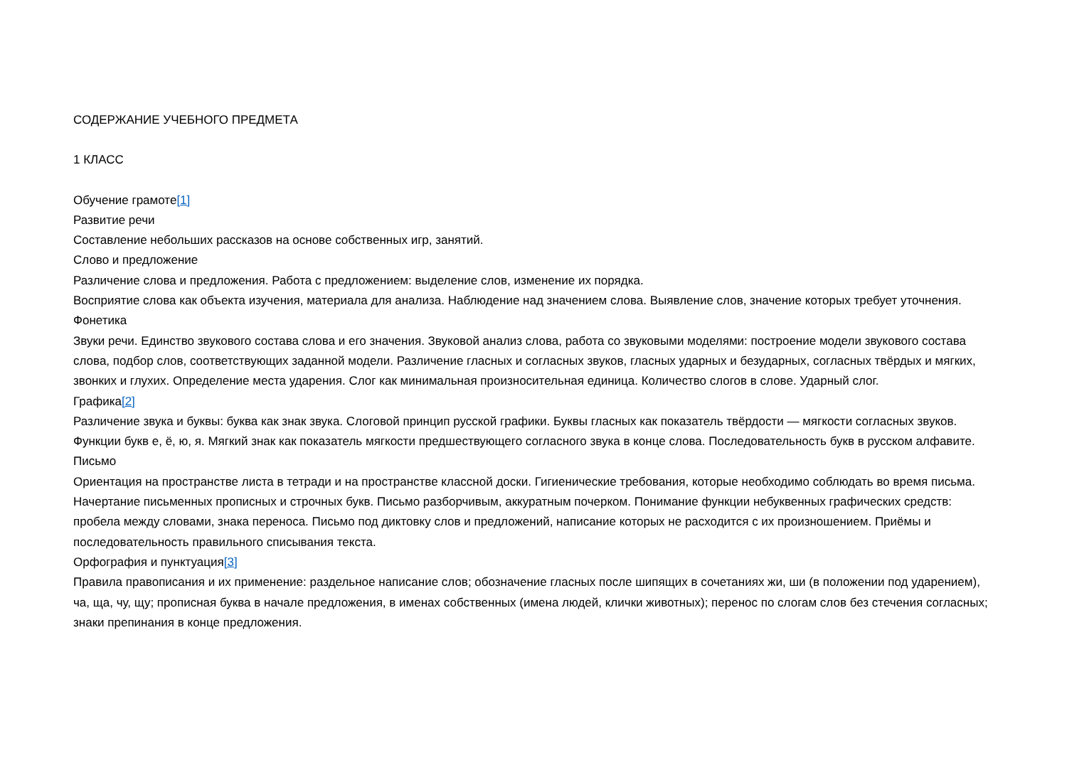СОДЕРЖАНИЕ УЧЕБНОГО ПРЕДМЕТА
1 КЛАСС
Обучение грамоте[1]
Развитие речи
Составление небольших рассказов на основе собственных игр, занятий.
Слово и предложение
Различение слова и предложения. Работа с предложением: выделение слов, изменение их порядка.
Восприятие слова как объекта изучения, материала для анализа. Наблюдение над значением слова. Выявление слов, значение которых требует уточнения.
Фонетика
Звуки речи. Единство звукового состава слова и его значения. Звуковой анализ слова, работа со звуковыми моделями: построение модели звукового состава слова, подбор слов, соответствующих заданной модели. Различение гласных и согласных звуков, гласных ударных и безударных, согласных твёрдых и мягких, звонких и глухих. Определение места ударения. Слог как минимальная произносительная единица. Количество слогов в слове. Ударный слог.
Графика[2]
Различение звука и буквы: буква как знак звука. Слоговой принцип русской графики. Буквы гласных как показатель твёрдости — мягкости согласных звуков. Функции букв е, ё, ю, я. Мягкий знак как показатель мягкости предшествующего согласного звука в конце слова. Последовательность букв в русском алфавите.
Письмо
Ориентация на пространстве листа в тетради и на пространстве классной доски. Гигиенические требования, которые необходимо соблюдать во время письма.
Начертание письменных прописных и строчных букв. Письмо разборчивым, аккуратным почерком. Понимание функции небуквенных графических средств: пробела между словами, знака переноса. Письмо под диктовку слов и предложений, написание которых не расходится с их произношением. Приёмы и последовательность правильного списывания текста.
Орфография и пунктуация[3]
Правила правописания и их применение: раздельное написание слов; обозначение гласных после шипящих в сочетаниях жи, ши (в положении под ударением), ча, ща, чу, щу; прописная буква в начале предложения, в именах собственных (имена людей, клички животных); перенос по слогам слов без стечения согласных; знаки препинания в конце предложения.